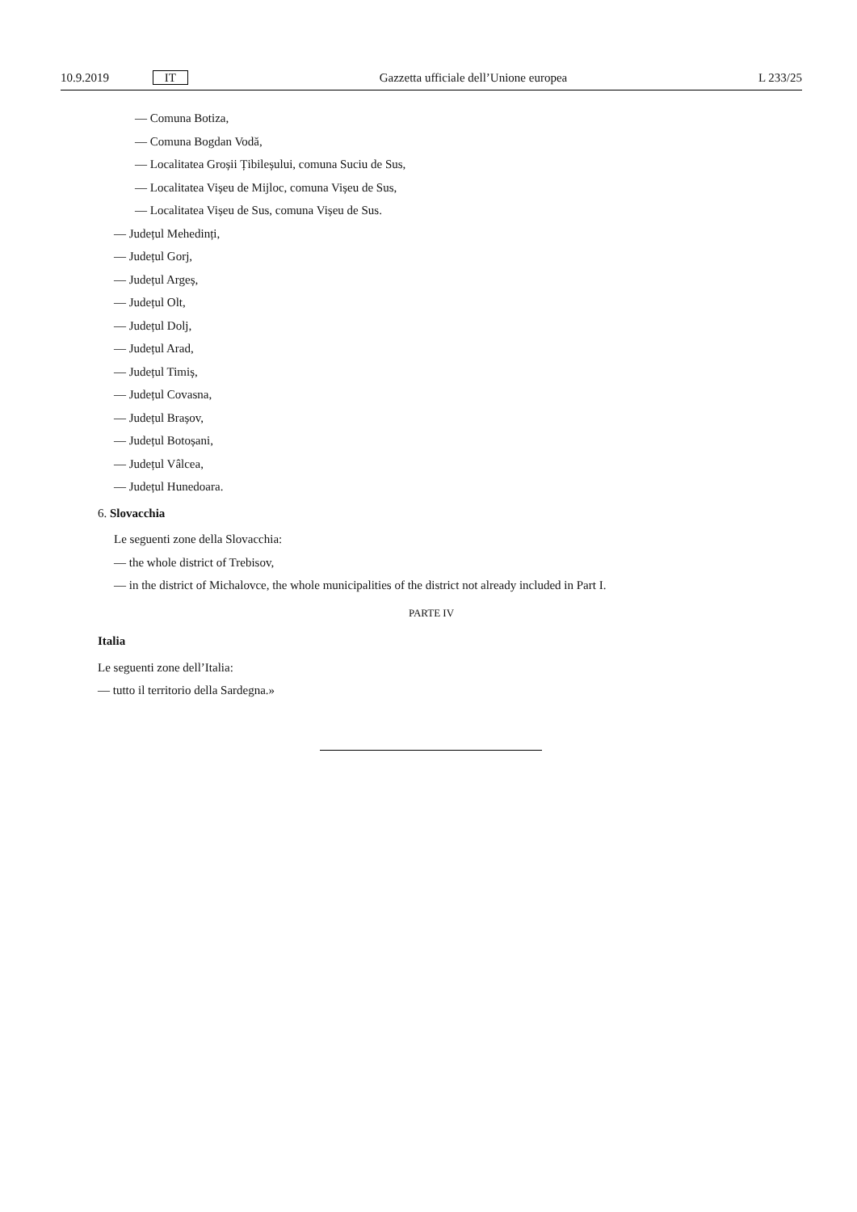10.9.2019 IT Gazzetta ufficiale dell’Unione europea L 233/25
— Comuna Botiza,
— Comuna Bogdan Vodă,
— Localitatea Groșii Țibileșului, comuna Suciu de Sus,
— Localitatea Vișeu de Mijloc, comuna Vișeu de Sus,
— Localitatea Vișeu de Sus, comuna Vișeu de Sus.
— Județul Mehedinți,
— Județul Gorj,
— Județul Argeș,
— Județul Olt,
— Județul Dolj,
— Județul Arad,
— Județul Timiș,
— Județul Covasna,
— Județul Brașov,
— Județul Botoșani,
— Județul Vâlcea,
— Județul Hunedoara.
6. Slovacchia
Le seguenti zone della Slovacchia:
— the whole district of Trebisov,
— in the district of Michalovce, the whole municipalities of the district not already included in Part I.
PARTE IV
Italia
Le seguenti zone dell’Italia:
— tutto il territorio della Sardegna.»